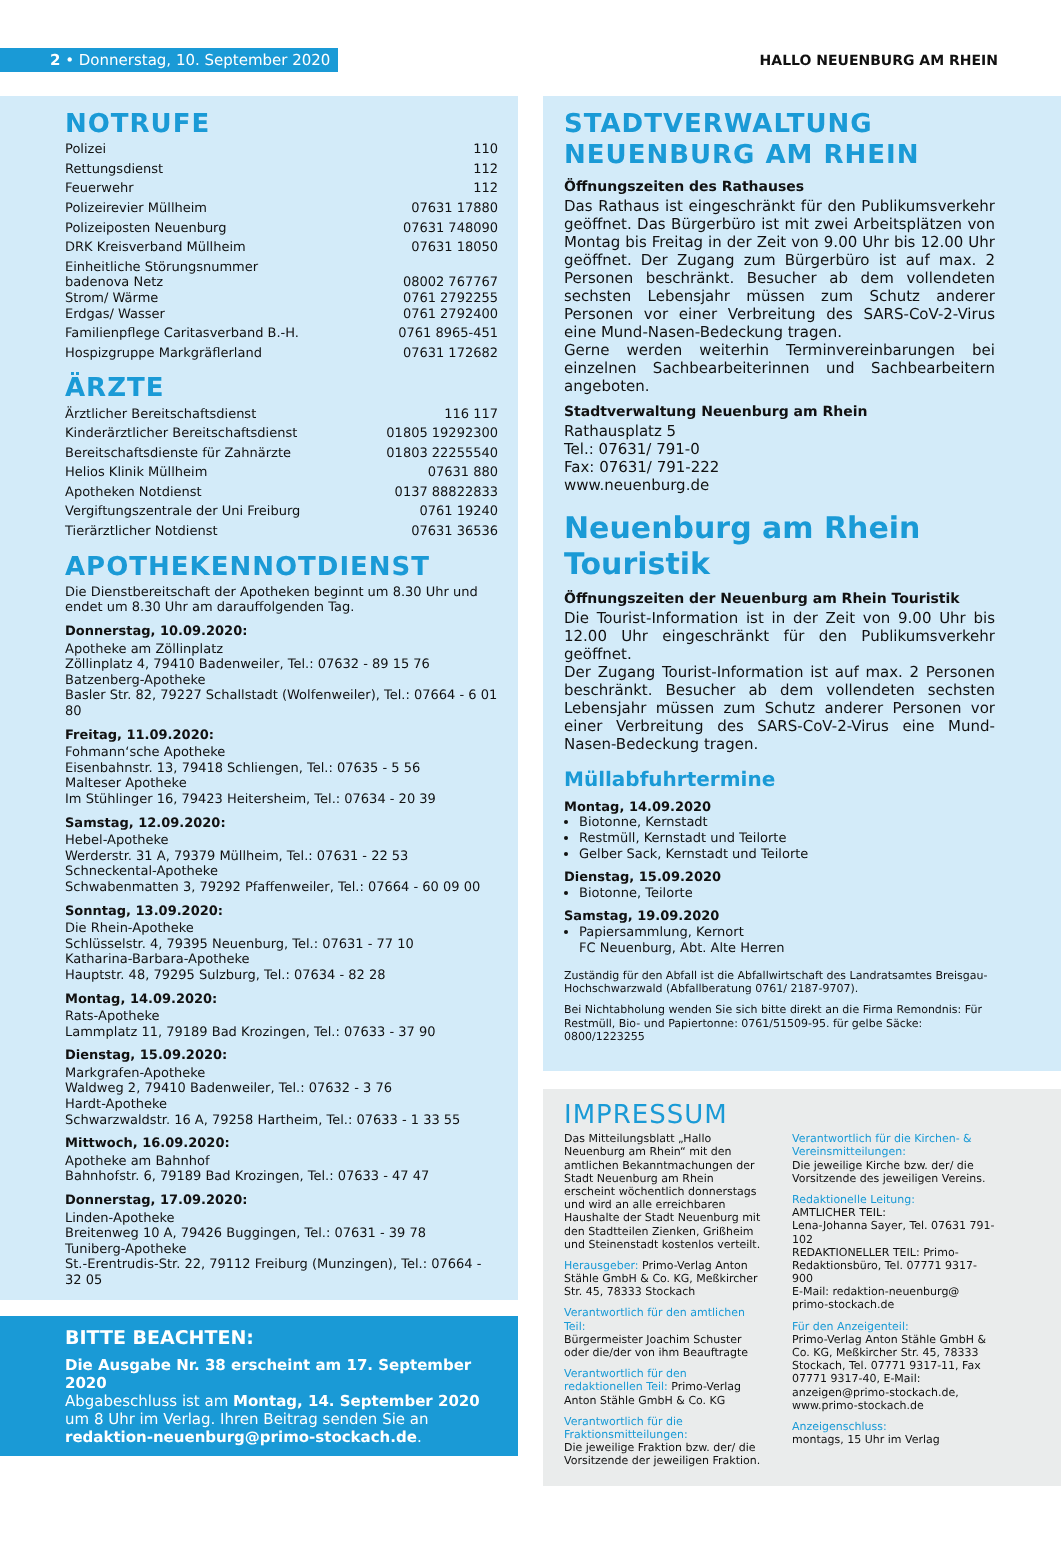2 • Donnerstag, 10. September 2020
HALLO NEUENBURG AM RHEIN
NOTRUFE
| Polizei | 110 |
| Rettungsdienst | 112 |
| Feuerwehr | 112 |
| Polizeirevier Müllheim | 07631 17880 |
| Polizeiposten Neuenburg | 07631 748090 |
| DRK Kreisverband Müllheim | 07631 18050 |
| Einheitliche Störungsnummer badenova Netz Strom/ Wärme Erdgas/ Wasser | 08002 767767 0761 2792255 0761 2792400 |
| Familienpflege Caritasverband B.-H. | 0761 8965-451 |
| Hospizgruppe Markgräflerland | 07631 172682 |
ÄRZTE
| Ärztlicher Bereitschaftsdienst | 116 117 |
| Kinderärztlicher Bereitschaftsdienst | 01805 19292300 |
| Bereitschaftsdienste für Zahnärzte | 01803 22255540 |
| Helios Klinik Müllheim | 07631 880 |
| Apotheken Notdienst | 0137 88822833 |
| Vergiftungszentrale der Uni Freiburg | 0761 19240 |
| Tierärztlicher Notdienst | 07631 36536 |
APOTHEKENNOTDIENST
Die Dienstbereitschaft der Apotheken beginnt um 8.30 Uhr und endet um 8.30 Uhr am darauffolgenden Tag.
Donnerstag, 10.09.2020:
Apotheke am Zöllinplatz
Zöllinplatz 4, 79410 Badenweiler, Tel.: 07632 - 89 15 76
Batzenberg-Apotheke
Basler Str. 82, 79227 Schallstadt (Wolfenweiler), Tel.: 07664 - 6 01 80
Freitag, 11.09.2020:
Fohmann‘sche Apotheke
Eisenbahnstr. 13, 79418 Schliengen, Tel.: 07635 - 5 56
Malteser Apotheke
Im Stühlinger 16, 79423 Heitersheim, Tel.: 07634 - 20 39
Samstag, 12.09.2020:
Hebel-Apotheke
Werderstr. 31 A, 79379 Müllheim, Tel.: 07631 - 22 53
Schneckental-Apotheke
Schwabenmatten 3, 79292 Pfaffenweiler, Tel.: 07664 - 60 09 00
Sonntag, 13.09.2020:
Die Rhein-Apotheke
Schlüsselstr. 4, 79395 Neuenburg, Tel.: 07631 - 77 10
Katharina-Barbara-Apotheke
Hauptstr. 48, 79295 Sulzburg, Tel.: 07634 - 82 28
Montag, 14.09.2020:
Rats-Apotheke
Lammplatz 11, 79189 Bad Krozingen, Tel.: 07633 - 37 90
Dienstag, 15.09.2020:
Markgrafen-Apotheke
Waldweg 2, 79410 Badenweiler, Tel.: 07632 - 3 76
Hardt-Apotheke
Schwarzwaldstr. 16 A, 79258 Hartheim, Tel.: 07633 - 1 33 55
Mittwoch, 16.09.2020:
Apotheke am Bahnhof
Bahnhofstr. 6, 79189 Bad Krozingen, Tel.: 07633 - 47 47
Donnerstag, 17.09.2020:
Linden-Apotheke
Breitenweg 10 A, 79426 Buggingen, Tel.: 07631 - 39 78
Tuniberg-Apotheke
St.-Erentrudis-Str. 22, 79112 Freiburg (Munzingen), Tel.: 07664 - 32 05
BITTE BEACHTEN:
Die Ausgabe Nr. 38 erscheint am 17. September 2020
Abgabeschluss ist am Montag, 14. September 2020 um 8 Uhr im Verlag. Ihren Beitrag senden Sie an redaktion-neuenburg@primo-stockach.de.
STADTVERWALTUNG
NEUENBURG AM RHEIN
Öffnungszeiten des Rathauses
Das Rathaus ist eingeschränkt für den Publikumsverkehr geöffnet. Das Bürgerbüro ist mit zwei Arbeitsplätzen von Montag bis Freitag in der Zeit von 9.00 Uhr bis 12.00 Uhr geöffnet. Der Zugang zum Bürgerbüro ist auf max. 2 Personen beschränkt. Besucher ab dem vollendeten sechsten Lebensjahr müssen zum Schutz anderer Personen vor einer Verbreitung des SARS-CoV-2-Virus eine Mund-Nasen-Bedeckung tragen.
Gerne werden weiterhin Terminvereinbarungen bei einzelnen Sachbearbeiterinnen und Sachbearbeitern angeboten.
Stadtverwaltung Neuenburg am Rhein
Rathausplatz 5
Tel.: 07631/ 791-0
Fax: 07631/ 791-222
www.neuenburg.de
Neuenburg am Rhein
Touristik
Öffnungszeiten der Neuenburg am Rhein Touristik
Die Tourist-Information ist in der Zeit von 9.00 Uhr bis 12.00 Uhr eingeschränkt für den Publikumsverkehr geöffnet.
Der Zugang Tourist-Information ist auf max. 2 Personen beschränkt. Besucher ab dem vollendeten sechsten Lebensjahr müssen zum Schutz anderer Personen vor einer Verbreitung des SARS-CoV-2-Virus eine Mund-Nasen-Bedeckung tragen.
Müllabfuhrtermine
Montag, 14.09.2020
Biotonne, Kernstadt
Restmüll, Kernstadt und Teilorte
Gelber Sack, Kernstadt und Teilorte
Dienstag, 15.09.2020
Biotonne, Teilorte
Samstag, 19.09.2020
Papiersammlung, Kernort
FC Neuenburg, Abt. Alte Herren
Zuständig für den Abfall ist die Abfallwirtschaft des Landratsamtes Breisgau-Hochschwarzwald (Abfallberatung 0761/ 2187-9707).
Bei Nichtabholung wenden Sie sich bitte direkt an die Firma Remondnis: Für Restmüll, Bio- und Papiertonne: 0761/51509-95. für gelbe Säcke: 0800/1223255
IMPRESSUM
Das Mitteilungsblatt „Hallo Neuenburg am Rhein“ mit den amtlichen Bekanntmachungen der Stadt Neuenburg am Rhein erscheint wöchentlich donnerstags und wird an alle erreichbaren Haushalte der Stadt Neuenburg mit den Stadtteilen Zienken, Grißheim und Steinenstadt kostenlos verteilt.
Herausgeber: Primo-Verlag Anton Stähle GmbH & Co. KG, Meßkircher Str. 45, 78333 Stockach
Verantwortlich für den amtlichen Teil:
Bürgermeister Joachim Schuster oder die/der von ihm Beauftragte
Verantwortlich für den redaktionellen Teil: Primo-Verlag Anton Stähle GmbH & Co. KG
Verantwortlich für die Fraktionsmitteilungen:
Die jeweilige Fraktion bzw. der/ die Vorsitzende der jeweiligen Fraktion.
Verantwortlich für die Kirchen- & Vereinsmitteilungen:
Die jeweilige Kirche bzw. der/ die Vorsitzende des jeweiligen Vereins.
Redaktionelle Leitung:
AMTLICHER TEIL:
Lena-Johanna Sayer, Tel. 07631 791-102
REDAKTIONELLER TEIL: Primo-Redaktionsbüro, Tel. 07771 9317-900
E-Mail: redaktion-neuenburg@ primo-stockach.de
Für den Anzeigenteil:
Primo-Verlag Anton Stähle GmbH & Co. KG, Meßkircher Str. 45, 78333 Stockach, Tel. 07771 9317-11, Fax 07771 9317-40, E-Mail: anzeigen@primo-stockach.de, www.primo-stockach.de
Anzeigenschluss:
montags, 15 Uhr im Verlag